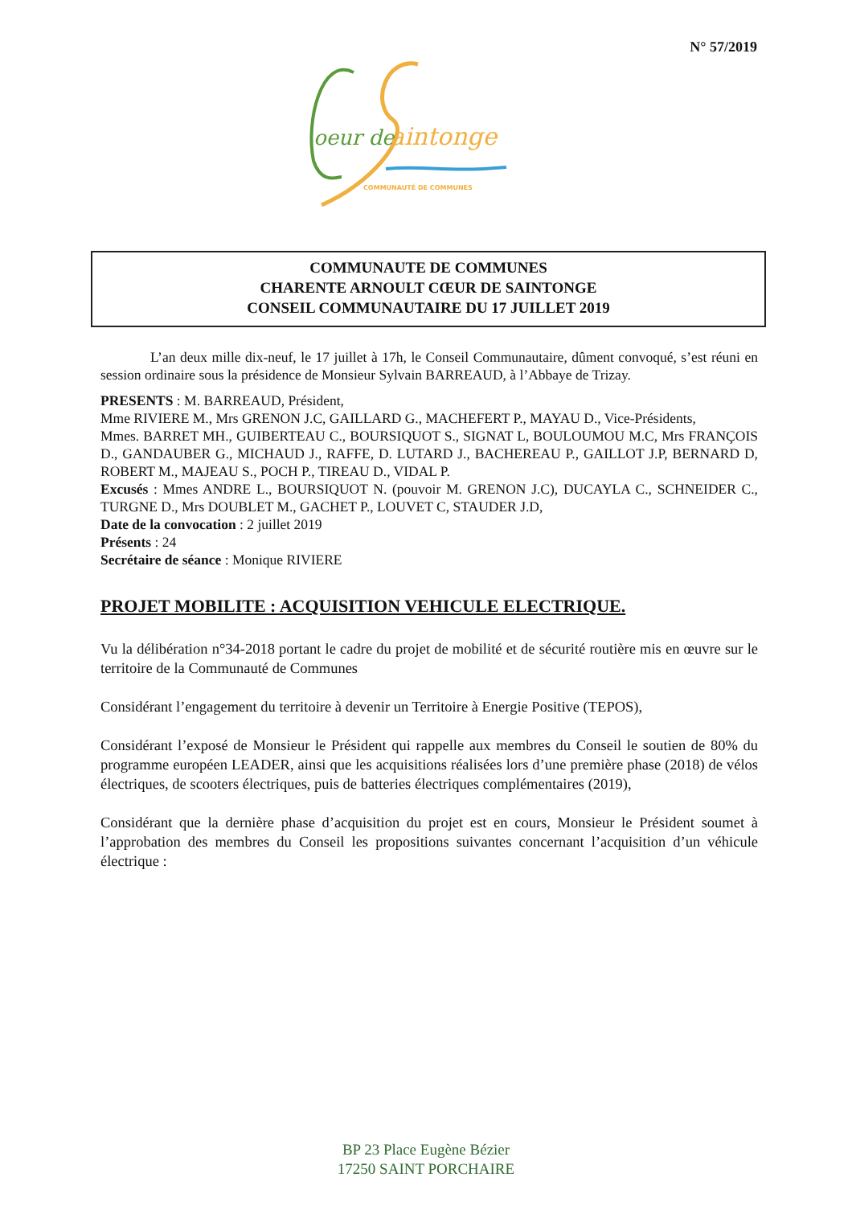N° 57/2019
oeur de
aintonge
COMMUNAUTÉ DE COMMUNES
COMMUNAUTE DE COMMUNES
CHARENTE ARNOULT CŒUR DE SAINTONGE
CONSEIL COMMUNAUTAIRE DU 17 JUILLET 2019
L’an deux mille dix-neuf, le 17 juillet à 17h, le Conseil Communautaire, dûment convoqué, s’est réuni en session ordinaire sous la présidence de Monsieur Sylvain BARREAUD, à l’Abbaye de Trizay.
PRESENTS : M. BARREAUD, Président,
Mme RIVIERE M., Mrs GRENON J.C, GAILLARD G., MACHEFERT P., MAYAU D., Vice-Présidents,
Mmes. BARRET MH., GUIBERTEAU C., BOURSIQUOT S., SIGNAT L, BOULOUMOU M.C, Mrs FRANÇOIS D., GANDAUBER G., MICHAUD J., RAFFE, D. LUTARD J., BACHEREAU P., GAILLOT J.P, BERNARD D, ROBERT M., MAJEAU S., POCH P., TIREAU D., VIDAL P.
Excusés : Mmes ANDRE L., BOURSIQUOT N. (pouvoir M. GRENON J.C), DUCAYLA C., SCHNEIDER C., TURGNE D., Mrs DOUBLET M., GACHET P., LOUVET C, STAUDER J.D,
Date de la convocation : 2 juillet 2019
Présents : 24
Secrétaire de séance : Monique RIVIERE
PROJET MOBILITE : ACQUISITION VEHICULE ELECTRIQUE.
Vu la délibération n°34-2018 portant le cadre du projet de mobilité et de sécurité routière mis en œuvre sur le territoire de la Communauté de Communes
Considérant l’engagement du territoire à devenir un Territoire à Energie Positive (TEPOS),
Considérant l’exposé de Monsieur le Président qui rappelle aux membres du Conseil le soutien de 80% du programme européen LEADER, ainsi que les acquisitions réalisées lors d’une première phase (2018) de vélos électriques, de scooters électriques, puis de batteries électriques complémentaires (2019),
Considérant que la dernière phase d’acquisition du projet est en cours, Monsieur le Président soumet à l’approbation des membres du Conseil les propositions suivantes concernant l’acquisition d’un véhicule électrique :
BP 23 Place Eugène Bézier
17250 SAINT PORCHAIRE